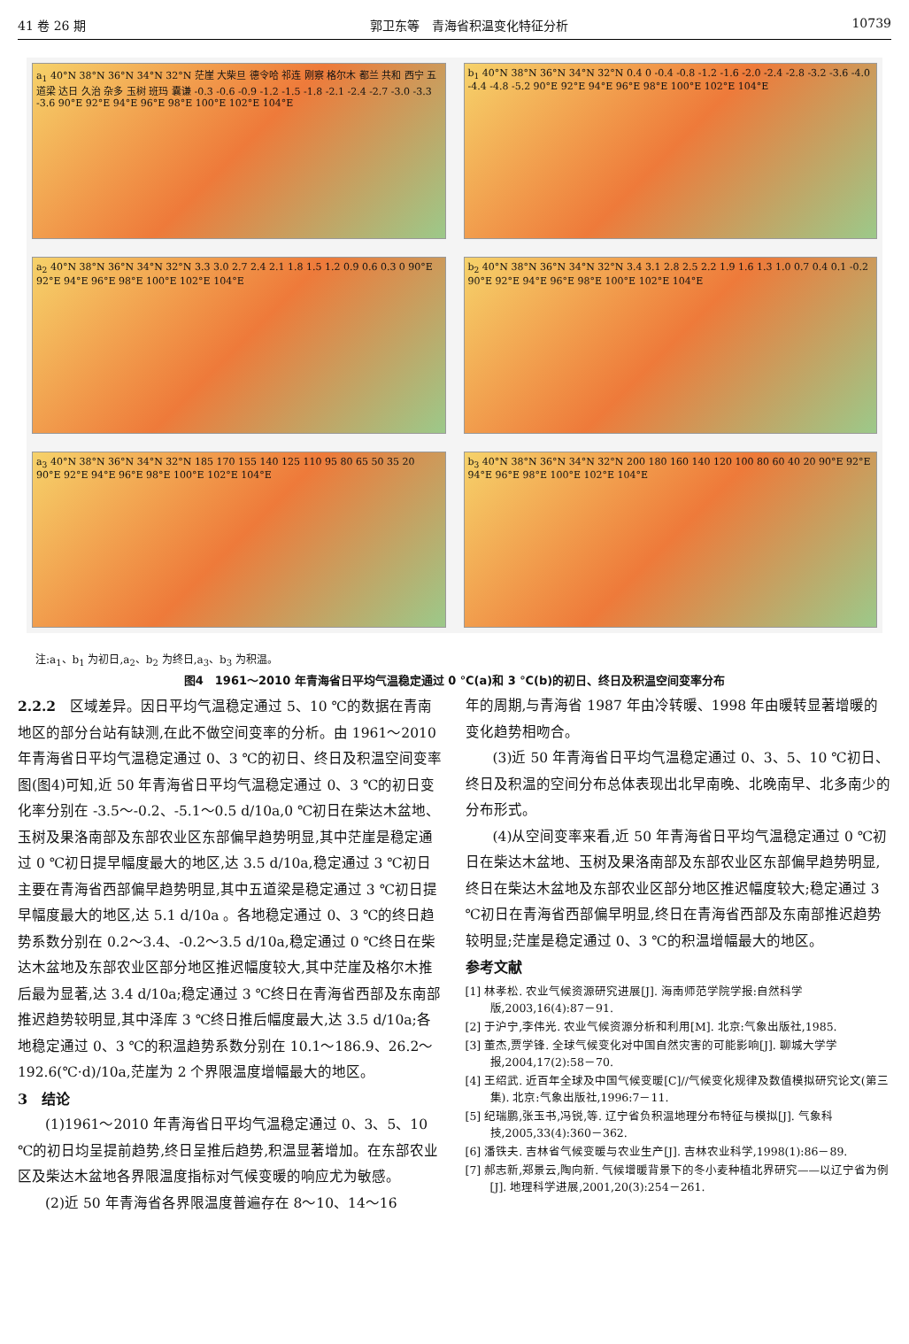41 卷 26 期 郭卫东等　青海省积温变化特征分析 10739
a<sub>1</sub> 40°N 38°N 36°N 34°N 32°N 茫崖 大柴旦 德令哈 祁连 刚察 格尔木 都兰 共和 西宁 五道梁 达日 久治 杂多 玉树 班玛 囊谦 -0.3 -0.6 -0.9 -1.2 -1.5 -1.8 -2.1 -2.4 -2.7 -3.0 -3.3 -3.6 90°E 92°E 94°E 96°E 98°E 100°E 102°E 104°E
b<sub>1</sub> 40°N 38°N 36°N 34°N 32°N 0.4 0 -0.4 -0.8 -1.2 -1.6 -2.0 -2.4 -2.8 -3.2 -3.6 -4.0 -4.4 -4.8 -5.2 90°E 92°E 94°E 96°E 98°E 100°E 102°E 104°E
a<sub>2</sub> 40°N 38°N 36°N 34°N 32°N 3.3 3.0 2.7 2.4 2.1 1.8 1.5 1.2 0.9 0.6 0.3 0 90°E 92°E 94°E 96°E 98°E 100°E 102°E 104°E
b<sub>2</sub> 40°N 38°N 36°N 34°N 32°N 3.4 3.1 2.8 2.5 2.2 1.9 1.6 1.3 1.0 0.7 0.4 0.1 -0.2 90°E 92°E 94°E 96°E 98°E 100°E 102°E 104°E
a<sub>3</sub> 40°N 38°N 36°N 34°N 32°N 185 170 155 140 125 110 95 80 65 50 35 20 90°E 92°E 94°E 96°E 98°E 100°E 102°E 104°E
b<sub>3</sub> 40°N 38°N 36°N 34°N 32°N 200 180 160 140 120 100 80 60 40 20 90°E 92°E 94°E 96°E 98°E 100°E 102°E 104°E
注:a<sub>1</sub>、b<sub>1</sub> 为初日,a<sub>2</sub>、b<sub>2</sub> 为终日,a<sub>3</sub>、b<sub>3</sub> 为积温。
图4　1961～2010 年青海省日平均气温稳定通过 0 ℃(a)和 3 ℃(b)的初日、终日及积温空间变率分布
2.2.2　区域差异。因日平均气温稳定通过 5、10 ℃的数据在青南地区的部分台站有缺测,在此不做空间变率的分析。由 1961～2010 年青海省日平均气温稳定通过 0、3 ℃的初日、终日及积温空间变率图(图4)可知,近 50 年青海省日平均气温稳定通过 0、3 ℃的初日变化率分别在 -3.5～-0.2、-5.1～0.5 d/10a,0 ℃初日在柴达木盆地、玉树及果洛南部及东部农业区东部偏早趋势明显,其中茫崖是稳定通过 0 ℃初日提早幅度最大的地区,达 3.5 d/10a,稳定通过 3 ℃初日主要在青海省西部偏早趋势明显,其中五道梁是稳定通过 3 ℃初日提早幅度最大的地区,达 5.1 d/10a 。各地稳定通过 0、3 ℃的终日趋势系数分别在 0.2～3.4、-0.2～3.5 d/10a,稳定通过 0 ℃终日在柴达木盆地及东部农业区部分地区推迟幅度较大,其中茫崖及格尔木推后最为显著,达 3.4 d/10a;稳定通过 3 ℃终日在青海省西部及东南部推迟趋势较明显,其中泽库 3 ℃终日推后幅度最大,达 3.5 d/10a;各地稳定通过 0、3 ℃的积温趋势系数分别在 10.1～186.9、26.2～192.6(℃·d)/10a,茫崖为 2 个界限温度增幅最大的地区。
3　结论
(1)1961～2010 年青海省日平均气温稳定通过 0、3、5、10 ℃的初日均呈提前趋势,终日呈推后趋势,积温显著增加。在东部农业区及柴达木盆地各界限温度指标对气候变暖的响应尤为敏感。
(2)近 50 年青海省各界限温度普遍存在 8～10、14～16
年的周期,与青海省 1987 年由冷转暖、1998 年由暖转显著增暖的变化趋势相吻合。
(3)近 50 年青海省日平均气温稳定通过 0、3、5、10 ℃初日、终日及积温的空间分布总体表现出北早南晚、北晚南早、北多南少的分布形式。
(4)从空间变率来看,近 50 年青海省日平均气温稳定通过 0 ℃初日在柴达木盆地、玉树及果洛南部及东部农业区东部偏早趋势明显,终日在柴达木盆地及东部农业区部分地区推迟幅度较大;稳定通过 3 ℃初日在青海省西部偏早明显,终日在青海省西部及东南部推迟趋势较明显;茫崖是稳定通过 0、3 ℃的积温增幅最大的地区。
参考文献
[1] 林孝松. 农业气候资源研究进展[J]. 海南师范学院学报:自然科学版,2003,16(4):87－91.
[2] 于沪宁,李伟光. 农业气候资源分析和利用[M]. 北京:气象出版社,1985.
[3] 董杰,贾学锋. 全球气候变化对中国自然灾害的可能影响[J]. 聊城大学学报,2004,17(2):58－70.
[4] 王绍武. 近百年全球及中国气候变暖[C]//气候变化规律及数值模拟研究论文(第三集). 北京:气象出版社,1996:7－11.
[5] 纪瑞鹏,张玉书,冯锐,等. 辽宁省负积温地理分布特征与模拟[J]. 气象科技,2005,33(4):360－362.
[6] 潘铁夫. 吉林省气候变暖与农业生产[J]. 吉林农业科学,1998(1):86－89.
[7] 郝志新,郑景云,陶向新. 气候增暖背景下的冬小麦种植北界研究——以辽宁省为例[J]. 地理科学进展,2001,20(3):254－261.